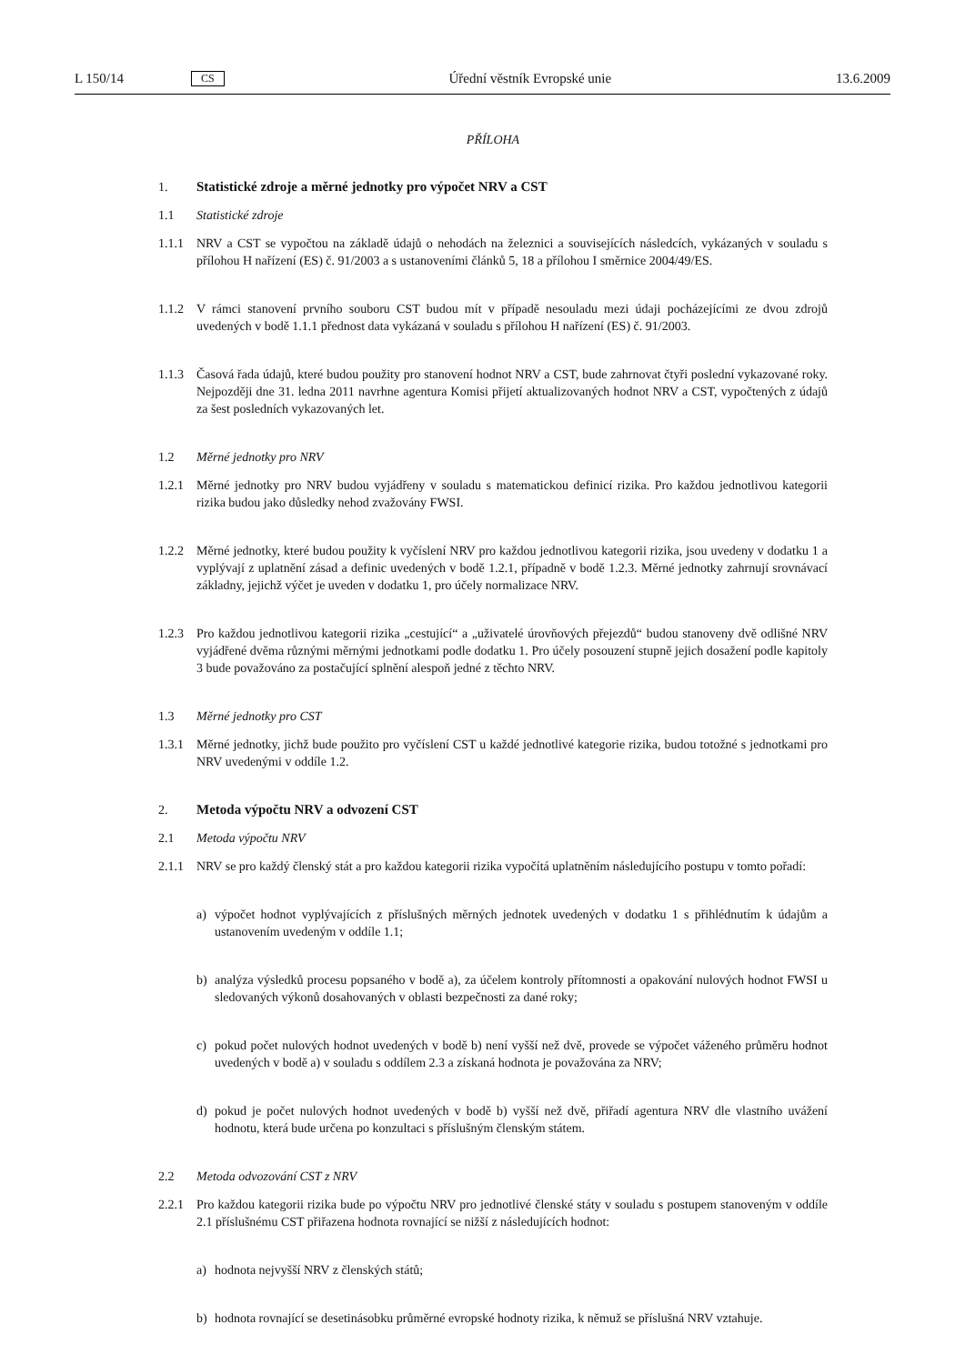L 150/14 CS Úřední věstník Evropské unie 13.6.2009
PŘÍLOHA
1. Statistické zdroje a měrné jednotky pro výpočet NRV a CST
1.1 Statistické zdroje
1.1.1 NRV a CST se vypočtou na základě údajů o nehodách na železnici a souvisejících následcích, vykázaných v souladu s přílohou H nařízení (ES) č. 91/2003 a s ustanoveními článků 5, 18 a přílohou I směrnice 2004/49/ES.
1.1.2 V rámci stanovení prvního souboru CST budou mít v případě nesouladu mezi údaji pocházejícími ze dvou zdrojů uvedených v bodě 1.1.1 přednost data vykázaná v souladu s přílohou H nařízení (ES) č. 91/2003.
1.1.3 Časová řada údajů, které budou použity pro stanovení hodnot NRV a CST, bude zahrnovat čtyři poslední vykazované roky. Nejpozději dne 31. ledna 2011 navrhne agentura Komisi přijetí aktualizovaných hodnot NRV a CST, vypočtených z údajů za šest posledních vykazovaných let.
1.2 Měrné jednotky pro NRV
1.2.1 Měrné jednotky pro NRV budou vyjádřeny v souladu s matematickou definicí rizika. Pro každou jednotlivou kategorii rizika budou jako důsledky nehod zvažovány FWSI.
1.2.2 Měrné jednotky, které budou použity k vyčíslení NRV pro každou jednotlivou kategorii rizika, jsou uvedeny v dodatku 1 a vyplývají z uplatnění zásad a definic uvedených v bodě 1.2.1, případně v bodě 1.2.3. Měrné jednotky zahrnují srovnávací základny, jejichž výčet je uveden v dodatku 1, pro účely normalizace NRV.
1.2.3 Pro každou jednotlivou kategorii rizika „cestující“ a „uživatelé úrovňových přejezdů“ budou stanoveny dvě odlišné NRV vyjádřené dvěma různými měrnými jednotkami podle dodatku 1. Pro účely posouzení stupně jejich dosažení podle kapitoly 3 bude považováno za postačující splnění alespoň jedné z těchto NRV.
1.3 Měrné jednotky pro CST
1.3.1 Měrné jednotky, jichž bude použito pro vyčíslení CST u každé jednotlivé kategorie rizika, budou totožné s jednotkami pro NRV uvedenými v oddíle 1.2.
2. Metoda výpočtu NRV a odvození CST
2.1 Metoda výpočtu NRV
2.1.1 NRV se pro každý členský stát a pro každou kategorii rizika vypočítá uplatněním následujícího postupu v tomto pořadí:
a) výpočet hodnot vyplývajících z příslušných měrných jednotek uvedených v dodatku 1 s přihlédnutím k údajům a ustanovením uvedeným v oddíle 1.1;
b) analýza výsledků procesu popsaného v bodě a), za účelem kontroly přítomnosti a opakování nulových hodnot FWSI u sledovaných výkonů dosahovaných v oblasti bezpečnosti za dané roky;
c) pokud počet nulových hodnot uvedených v bodě b) není vyšší než dvě, provede se výpočet váženého průměru hodnot uvedených v bodě a) v souladu s oddílem 2.3 a získaná hodnota je považována za NRV;
d) pokud je počet nulových hodnot uvedených v bodě b) vyšší než dvě, přiřadí agentura NRV dle vlastního uvážení hodnotu, která bude určena po konzultaci s příslušným členským státem.
2.2 Metoda odvozování CST z NRV
2.2.1 Pro každou kategorii rizika bude po výpočtu NRV pro jednotlivé členské státy v souladu s postupem stanoveným v oddíle 2.1 příslušnému CST přiřazena hodnota rovnající se nižší z následujících hodnot:
a) hodnota nejvyšší NRV z členských států;
b) hodnota rovnající se desetinásobku průměrné evropské hodnoty rizika, k němuž se příslušná NRV vztahuje.